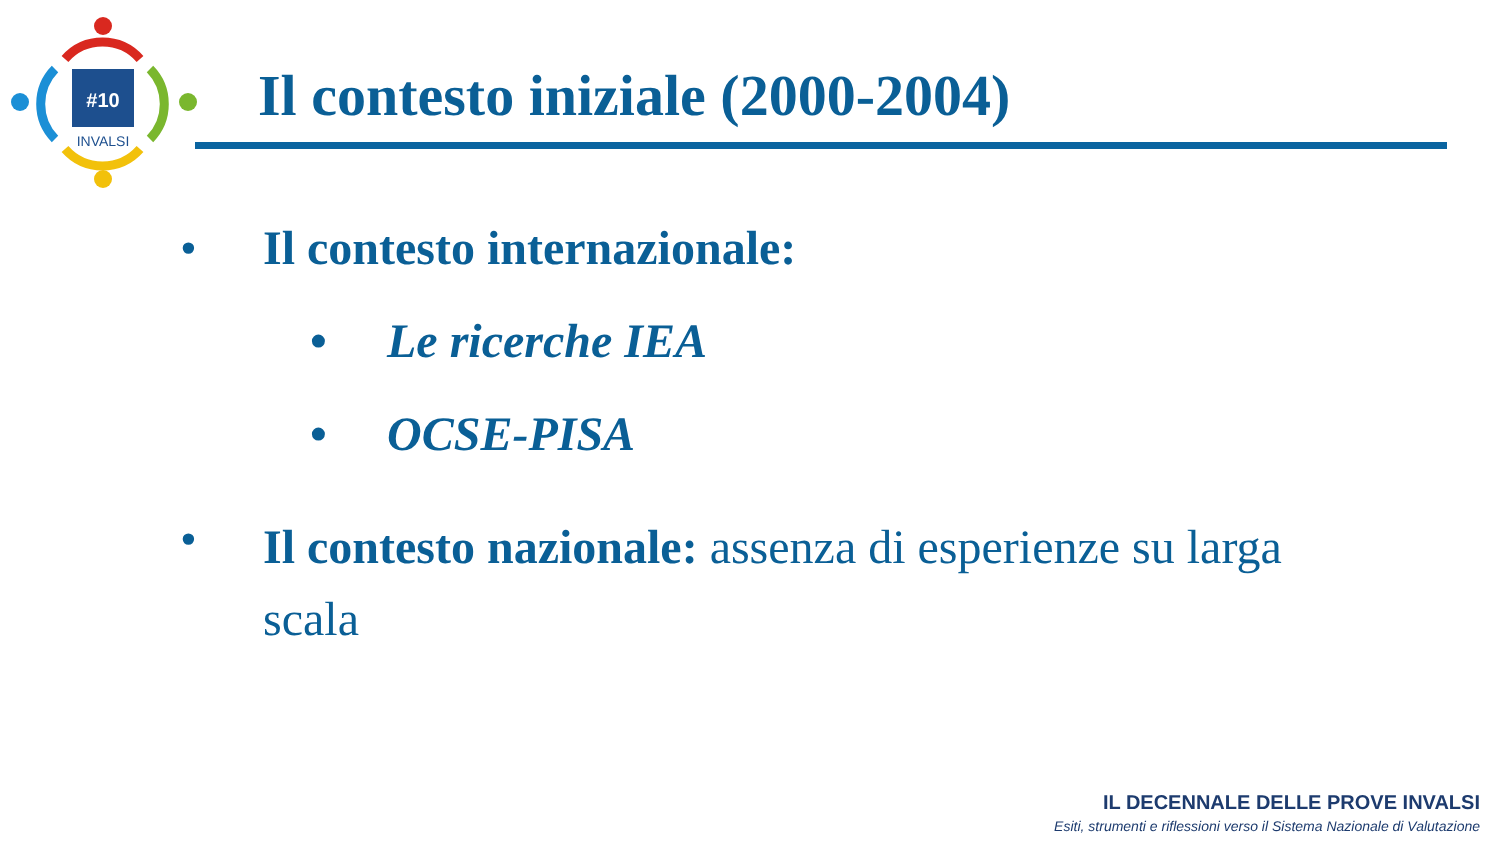#10
INVALSI
Il contesto iniziale (2000-2004)
• Il contesto internazionale:
• Le ricerche IEA
• OCSE-PISA
• Il contesto nazionale: assenza di esperienze su larga scala
IL DECENNALE DELLE PROVE INVALSI
Esiti, strumenti e riflessioni verso il Sistema Nazionale di Valutazione